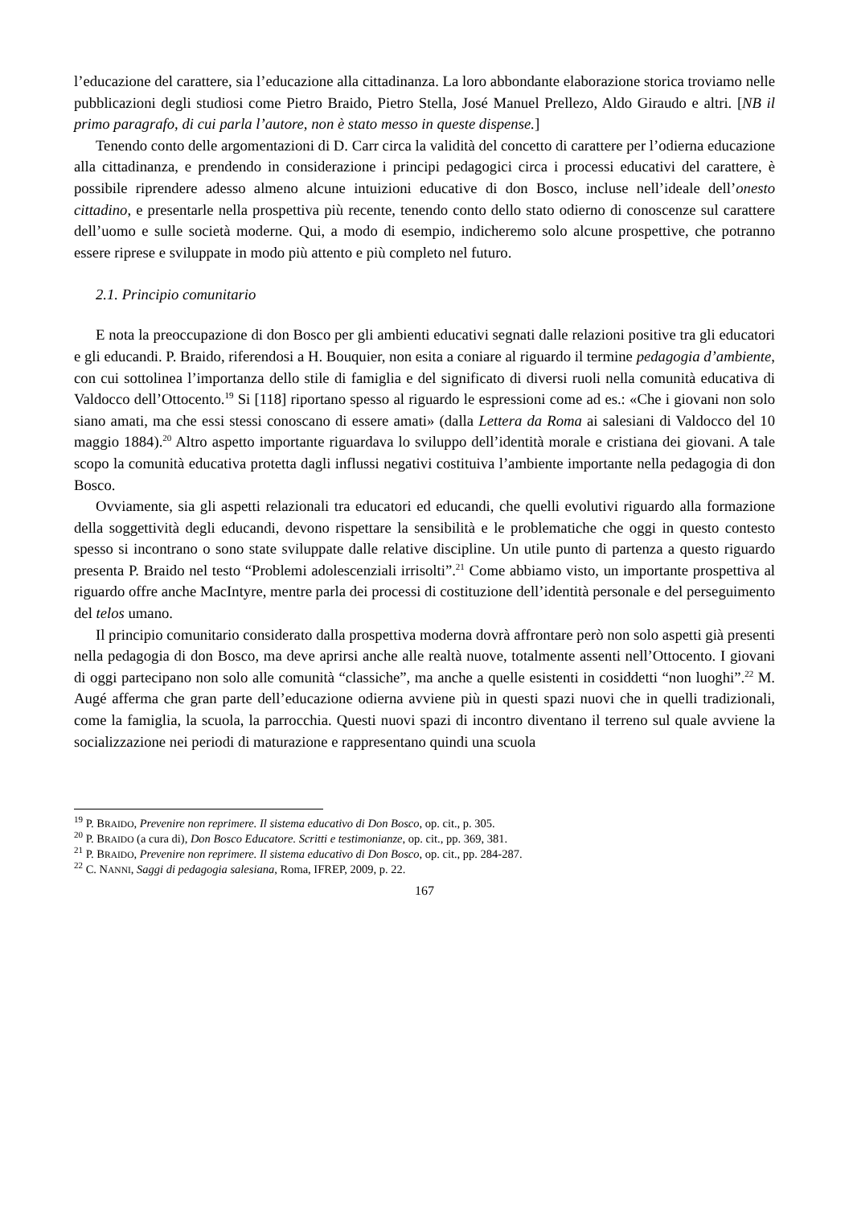l’educazione del carattere, sia l’educazione alla cittadinanza. La loro abbondante elaborazione storica troviamo nelle pubblicazioni degli studiosi come Pietro Braido, Pietro Stella, José Manuel Prellezo, Aldo Giraudo e altri. [NB il primo paragrafo, di cui parla l’autore, non è stato messo in queste dispense.]
Tenendo conto delle argomentazioni di D. Carr circa la validità del concetto di carattere per l’odierna educazione alla cittadinanza, e prendendo in considerazione i principi pedagogici circa i processi educativi del carattere, è possibile riprendere adesso almeno alcune intuizioni educative di don Bosco, incluse nell’ideale dell’onesto cittadino, e presentarle nella prospettiva più recente, tenendo conto dello stato odierno di conoscenze sul carattere dell’uomo e sulle società moderne. Qui, a modo di esempio, indicheremo solo alcune prospettive, che potranno essere riprese e sviluppate in modo più attento e più completo nel futuro.
2.1. Principio comunitario
E nota la preoccupazione di don Bosco per gli ambienti educativi segnati dalle relazioni positive tra gli educatori e gli educandi. P. Braido, riferendosi a H. Bouquier, non esita a coniare al riguardo il termine pedagogia d’ambiente, con cui sottolinea l’importanza dello stile di famiglia e del significato di diversi ruoli nella comunità educativa di Valdocco dell’Ottocento.<sup>19</sup> Si [118] riportano spesso al riguardo le espressioni come ad es.: «Che i giovani non solo siano amati, ma che essi stessi conoscano di essere amati» (dalla Lettera da Roma ai salesiani di Valdocco del 10 maggio 1884).<sup>20</sup> Altro aspetto importante riguardava lo sviluppo dell’identità morale e cristiana dei giovani. A tale scopo la comunità educativa protetta dagli influssi negativi costituiva l’ambiente importante nella pedagogia di don Bosco.
Ovviamente, sia gli aspetti relazionali tra educatori ed educandi, che quelli evolutivi riguardo alla formazione della soggettività degli educandi, devono rispettare la sensibilità e le problematiche che oggi in questo contesto spesso si incontrano o sono state sviluppate dalle relative discipline. Un utile punto di partenza a questo riguardo presenta P. Braido nel testo “Problemi adolescenziali irrisolti”.<sup>21</sup> Come abbiamo visto, un importante prospettiva al riguardo offre anche MacIntyre, mentre parla dei processi di costituzione dell’identità personale e del perseguimento del telos umano.
Il principio comunitario considerato dalla prospettiva moderna dovrà affrontare però non solo aspetti già presenti nella pedagogia di don Bosco, ma deve aprirsi anche alle realtà nuove, totalmente assenti nell’Ottocento. I giovani di oggi partecipano non solo alle comunità “classiche”, ma anche a quelle esistenti in cosiddetti “non luoghi”.<sup>22</sup> M. Augé afferma che gran parte dell’educazione odierna avviene più in questi spazi nuovi che in quelli tradizionali, come la famiglia, la scuola, la parrocchia. Questi nuovi spazi di incontro diventano il terreno sul quale avviene la socializzazione nei periodi di maturazione e rappresentano quindi una scuola
<sup>19</sup> P. BRAIDO, Prevenire non reprimere. Il sistema educativo di Don Bosco, op. cit., p. 305.
<sup>20</sup> P. BRAIDO (a cura di), Don Bosco Educatore. Scritti e testimonianze, op. cit., pp. 369, 381.
<sup>21</sup> P. BRAIDO, Prevenire non reprimere. Il sistema educativo di Don Bosco, op. cit., pp. 284-287.
<sup>22</sup> C. NANNI, Saggi di pedagogia salesiana, Roma, IFREP, 2009, p. 22.
167